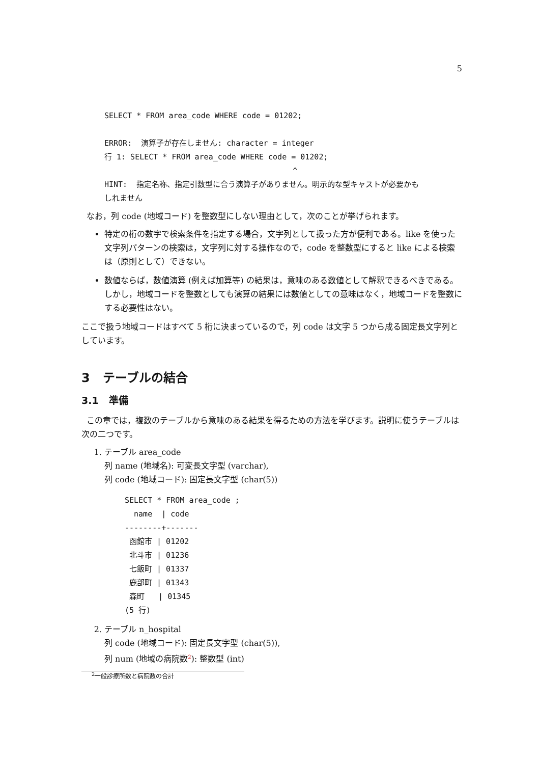5
SELECT * FROM area_code WHERE code = 01202; ERROR: 演算子が存在しません: character = integer 行 1: SELECT * FROM area_code WHERE code = 01202; ^ HINT: 指定名称、指定引数型に合う演算子がありません。明示的な型キャストが必要かも しれません
なお，列 code (地域コード) を整数型にしない理由として，次のことが挙げられます。
特定の桁の数字で検索条件を指定する場合，文字列として扱った方が便利である。like を使った文字列パターンの検索は，文字列に対する操作なので，code を整数型にすると like による検索は（原則として）できない。
数値ならば，数値演算 (例えば加算等) の結果は，意味のある数値として解釈できるべきである。しかし，地域コードを整数としても演算の結果には数値としての意味はなく，地域コードを整数にする必要性はない。
ここで扱う地域コードはすべて 5 桁に決まっているので，列 code は文字 5 つから成る固定長文字列としています。
3 テーブルの結合
3.1 準備
この章では，複数のテーブルから意味のある結果を得るための方法を学びます。説明に使うテーブルは次の二つです。
1. テーブル area_code
列 name (地域名): 可変長文字型 (varchar),
列 code (地域コード): 固定長文字型 (char(5))
SELECT * FROM area_code ; name | code --------+------- 函館市 | 01202 北斗市 | 01236 七飯町 | 01337 鹿部町 | 01343 森町 | 01345 (5 行)
2. テーブル n_hospital
列 code (地域コード): 固定長文字型 (char(5)),
列 num (地域の病院数<sup>2</sup>): 整数型 (int)
<sup>2</sup> 一般診療所数と病院数の合計